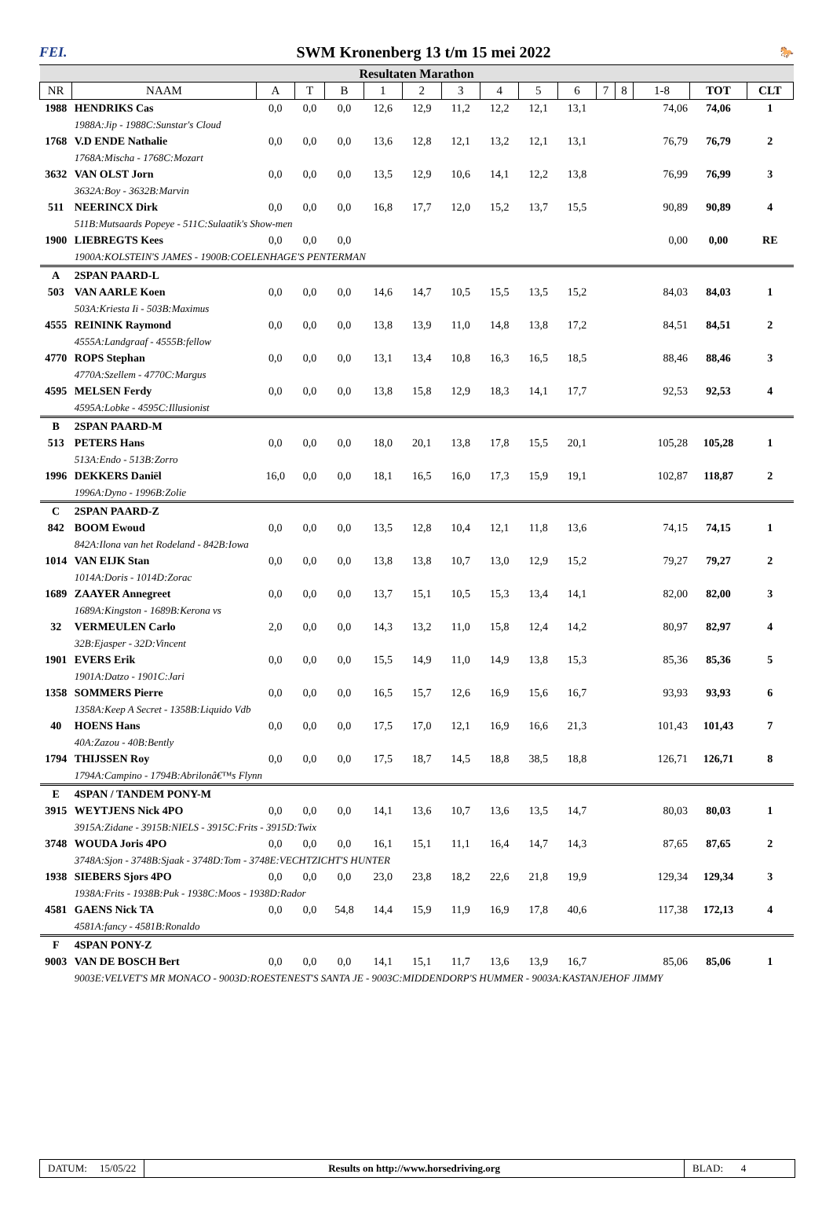FEI.
SWM Kronenberg 13 t/m 15 mei 2022
🐎
| Resultaten Marathon | | | | | | | | | | | | | | | |
| NR | NAAM | A | T | B | 1 | 2 | 3 | 4 | 5 | 6 | 7 | 8 | 1-8 | TOT | CLT |
| 1988 | HENDRIKS Cas | 0,0 | 0,0 | 0,0 | 12,6 | 12,9 | 11,2 | 12,2 | 12,1 | 13,1 | | | 74,06 | 74,06 | 1 |
| | 1988A:Jip - 1988C:Sunstar's Cloud | | | | | | | | | | | | | | |
| 1768 | V.D ENDE Nathalie | 0,0 | 0,0 | 0,0 | 13,6 | 12,8 | 12,1 | 13,2 | 12,1 | 13,1 | | | 76,79 | 76,79 | 2 |
| | 1768A:Mischa - 1768C:Mozart | | | | | | | | | | | | | | |
| 3632 | VAN OLST Jorn | 0,0 | 0,0 | 0,0 | 13,5 | 12,9 | 10,6 | 14,1 | 12,2 | 13,8 | | | 76,99 | 76,99 | 3 |
| | 3632A:Boy - 3632B:Marvin | | | | | | | | | | | | | | |
| 511 | NEERINCX Dirk | 0,0 | 0,0 | 0,0 | 16,8 | 17,7 | 12,0 | 15,2 | 13,7 | 15,5 | | | 90,89 | 90,89 | 4 |
| | 511B:Mutsaards Popeye - 511C:Sulaatik's Show-men | | | | | | | | | | | | | | |
| 1900 | LIEBREGTS Kees | 0,0 | 0,0 | 0,0 | | | | | | | | | 0,00 | 0,00 | RE |
| | 1900A:KOLSTEIN'S JAMES - 1900B:COELENHAGE'S PENTERMAN | | | | | | | | | | | | | | |
| A | 2SPAN PAARD-L | | | | | | | | | | | | | | |
| 503 | VAN AARLE Koen | 0,0 | 0,0 | 0,0 | 14,6 | 14,7 | 10,5 | 15,5 | 13,5 | 15,2 | | | 84,03 | 84,03 | 1 |
| | 503A:Kriesta Ii - 503B:Maximus | | | | | | | | | | | | | | |
| 4555 | REININK Raymond | 0,0 | 0,0 | 0,0 | 13,8 | 13,9 | 11,0 | 14,8 | 13,8 | 17,2 | | | 84,51 | 84,51 | 2 |
| | 4555A:Landgraaf - 4555B:fellow | | | | | | | | | | | | | | |
| 4770 | ROPS Stephan | 0,0 | 0,0 | 0,0 | 13,1 | 13,4 | 10,8 | 16,3 | 16,5 | 18,5 | | | 88,46 | 88,46 | 3 |
| | 4770A:Szellem - 4770C:Margus | | | | | | | | | | | | | | |
| 4595 | MELSEN Ferdy | 0,0 | 0,0 | 0,0 | 13,8 | 15,8 | 12,9 | 18,3 | 14,1 | 17,7 | | | 92,53 | 92,53 | 4 |
| | 4595A:Lobke - 4595C:Illusionist | | | | | | | | | | | | | | |
| B | 2SPAN PAARD-M | | | | | | | | | | | | | | |
| 513 | PETERS Hans | 0,0 | 0,0 | 0,0 | 18,0 | 20,1 | 13,8 | 17,8 | 15,5 | 20,1 | | | 105,28 | 105,28 | 1 |
| | 513A:Endo - 513B:Zorro | | | | | | | | | | | | | | |
| 1996 | DEKKERS Daniël | 16,0 | 0,0 | 0,0 | 18,1 | 16,5 | 16,0 | 17,3 | 15,9 | 19,1 | | | 102,87 | 118,87 | 2 |
| | 1996A:Dyno - 1996B:Zolie | | | | | | | | | | | | | | |
| C | 2SPAN PAARD-Z | | | | | | | | | | | | | | |
| 842 | BOOM Ewoud | 0,0 | 0,0 | 0,0 | 13,5 | 12,8 | 10,4 | 12,1 | 11,8 | 13,6 | | | 74,15 | 74,15 | 1 |
| | 842A:Ilona van het Rodeland - 842B:Iowa | | | | | | | | | | | | | | |
| 1014 | VAN EIJK Stan | 0,0 | 0,0 | 0,0 | 13,8 | 13,8 | 10,7 | 13,0 | 12,9 | 15,2 | | | 79,27 | 79,27 | 2 |
| | 1014A:Doris - 1014D:Zorac | | | | | | | | | | | | | | |
| 1689 | ZAAYER Annegreet | 0,0 | 0,0 | 0,0 | 13,7 | 15,1 | 10,5 | 15,3 | 13,4 | 14,1 | | | 82,00 | 82,00 | 3 |
| | 1689A:Kingston - 1689B:Kerona vs | | | | | | | | | | | | | | |
| 32 | VERMEULEN Carlo | 2,0 | 0,0 | 0,0 | 14,3 | 13,2 | 11,0 | 15,8 | 12,4 | 14,2 | | | 80,97 | 82,97 | 4 |
| | 32B:Ejasper - 32D:Vincent | | | | | | | | | | | | | | |
| 1901 | EVERS Erik | 0,0 | 0,0 | 0,0 | 15,5 | 14,9 | 11,0 | 14,9 | 13,8 | 15,3 | | | 85,36 | 85,36 | 5 |
| | 1901A:Datzo - 1901C:Jari | | | | | | | | | | | | | | |
| 1358 | SOMMERS Pierre | 0,0 | 0,0 | 0,0 | 16,5 | 15,7 | 12,6 | 16,9 | 15,6 | 16,7 | | | 93,93 | 93,93 | 6 |
| | 1358A:Keep A Secret - 1358B:Liquido Vdb | | | | | | | | | | | | | | |
| 40 | HOENS Hans | 0,0 | 0,0 | 0,0 | 17,5 | 17,0 | 12,1 | 16,9 | 16,6 | 21,3 | | | 101,43 | 101,43 | 7 |
| | 40A:Zazou - 40B:Bently | | | | | | | | | | | | | | |
| 1794 | THIJSSEN Roy | 0,0 | 0,0 | 0,0 | 17,5 | 18,7 | 14,5 | 18,8 | 38,5 | 18,8 | | | 126,71 | 126,71 | 8 |
| | 1794A:Campino - 1794B:Abrilonâ€™s Flynn | | | | | | | | | | | | | | |
| E | 4SPAN / TANDEM PONY-M | | | | | | | | | | | | | | |
| 3915 | WEYTJENS Nick 4PO | 0,0 | 0,0 | 0,0 | 14,1 | 13,6 | 10,7 | 13,6 | 13,5 | 14,7 | | | 80,03 | 80,03 | 1 |
| | 3915A:Zidane - 3915B:NIELS - 3915C:Frits - 3915D:Twix | | | | | | | | | | | | | | |
| 3748 | WOUDA Joris 4PO | 0,0 | 0,0 | 0,0 | 16,1 | 15,1 | 11,1 | 16,4 | 14,7 | 14,3 | | | 87,65 | 87,65 | 2 |
| | 3748A:Sjon - 3748B:Sjaak - 3748D:Tom - 3748E:VECHTZICHT'S HUNTER | | | | | | | | | | | | | | |
| 1938 | SIEBERS Sjors 4PO | 0,0 | 0,0 | 0,0 | 23,0 | 23,8 | 18,2 | 22,6 | 21,8 | 19,9 | | | 129,34 | 129,34 | 3 |
| | 1938A:Frits - 1938B:Puk - 1938C:Moos - 1938D:Rador | | | | | | | | | | | | | | |
| 4581 | GAENS Nick TA | 0,0 | 0,0 | 54,8 | 14,4 | 15,9 | 11,9 | 16,9 | 17,8 | 40,6 | | | 117,38 | 172,13 | 4 |
| | 4581A:fancy - 4581B:Ronaldo | | | | | | | | | | | | | | |
| F | 4SPAN PONY-Z | | | | | | | | | | | | | | |
| 9003 | VAN DE BOSCH Bert | 0,0 | 0,0 | 0,0 | 14,1 | 15,1 | 11,7 | 13,6 | 13,9 | 16,7 | | | 85,06 | 85,06 | 1 |
| | 9003E:VELVET'S MR MONACO - 9003D:ROESTENEST'S SANTA JE - 9003C:MIDDENDORP'S HUMMER - 9003A:KASTANJEHOF JIMMY | | | | | | | | | | | | | | |
DATUM: 15/05/22 Results on http://www.horsedriving.org
BLAD: 4